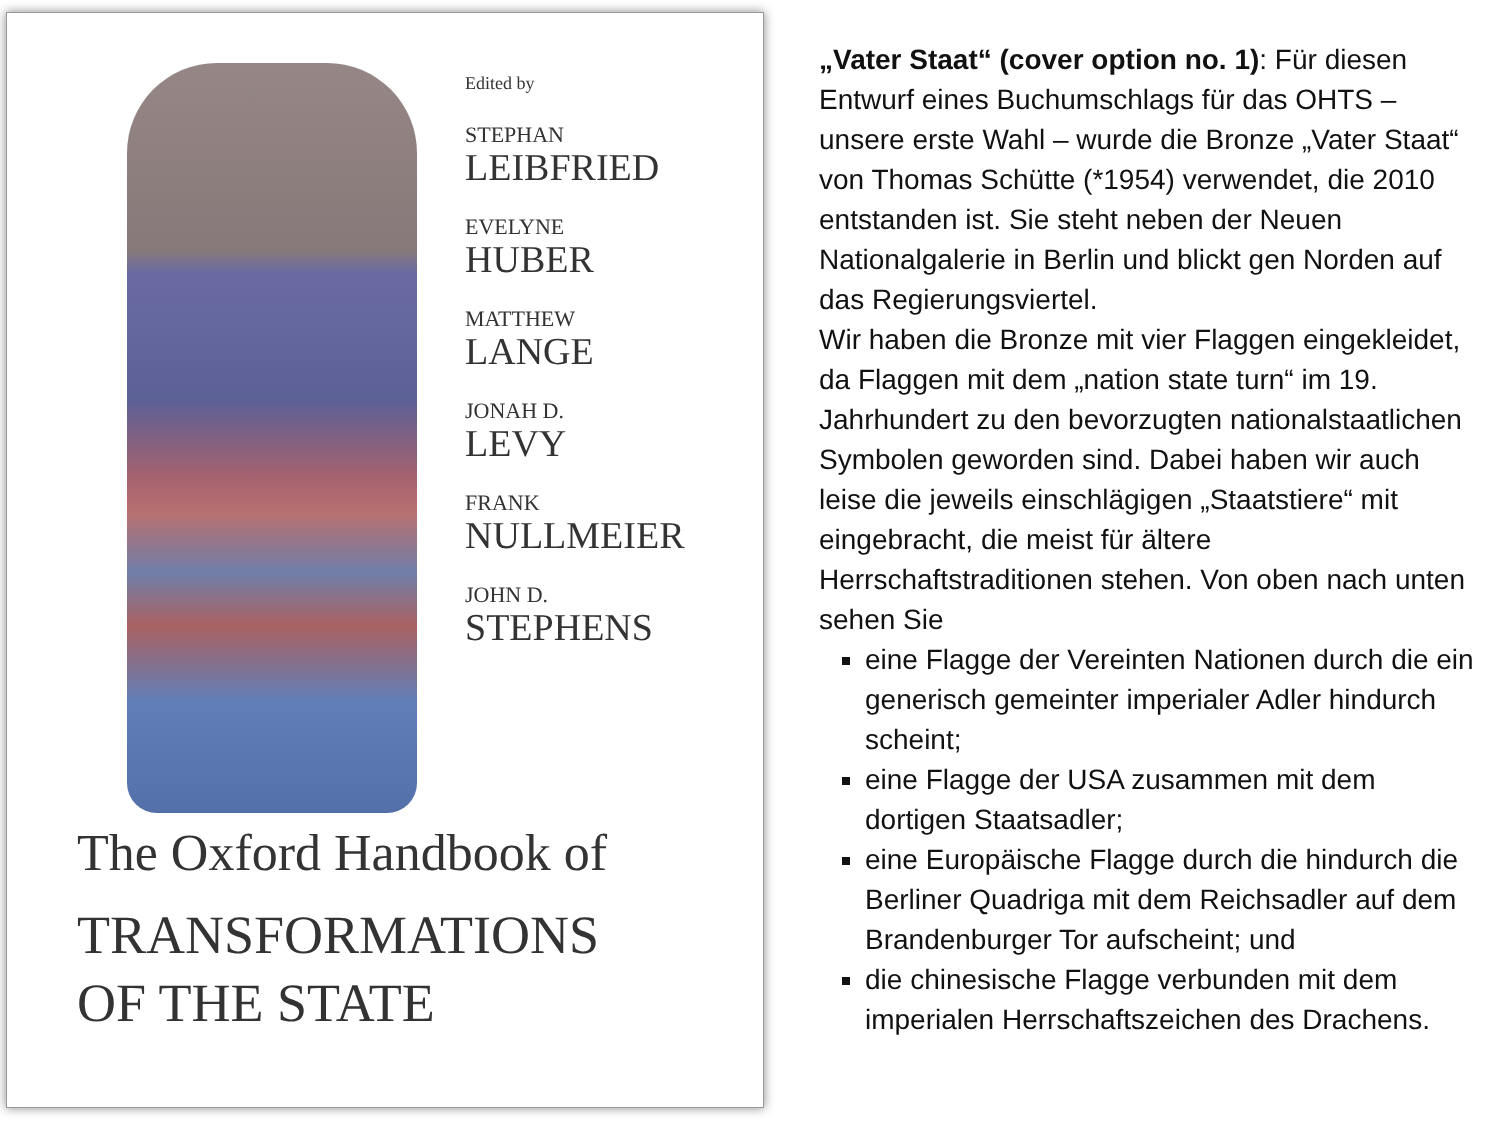Edited by
STEPHAN
LEIBFRIED
EVELYNE
HUBER
MATTHEW
LANGE
JONAH D.
LEVY
FRANK
NULLMEIER
JOHN D.
STEPHENS
The Oxford Handbook of
TRANSFORMATIONS
OF THE STATE
„Vater Staat“ (cover option no. 1): Für diesen Entwurf eines Buchumschlags für das OHTS – unsere erste Wahl – wurde die Bronze „Vater Staat“ von Thomas Schütte (*1954) verwendet, die 2010 entstanden ist. Sie steht neben der Neuen Nationalgalerie in Berlin und blickt gen Norden auf das Regierungsviertel.
Wir haben die Bronze mit vier Flaggen eingekleidet, da Flaggen mit dem „nation state turn“ im 19. Jahrhundert zu den bevorzugten nationalstaatlichen Symbolen geworden sind. Dabei haben wir auch leise die jeweils einschlägigen „Staatstiere“ mit eingebracht, die meist für ältere Herrschaftstraditionen stehen. Von oben nach unten sehen Sie
eine Flagge der Vereinten Nationen durch die ein generisch gemeinter imperialer Adler hindurch scheint;
eine Flagge der USA zusammen mit dem dortigen Staatsadler;
eine Europäische Flagge durch die hindurch die Berliner Quadriga mit dem Reichsadler auf dem Brandenburger Tor aufscheint; und
die chinesische Flagge verbunden mit dem imperialen Herrschaftszeichen des Drachens.